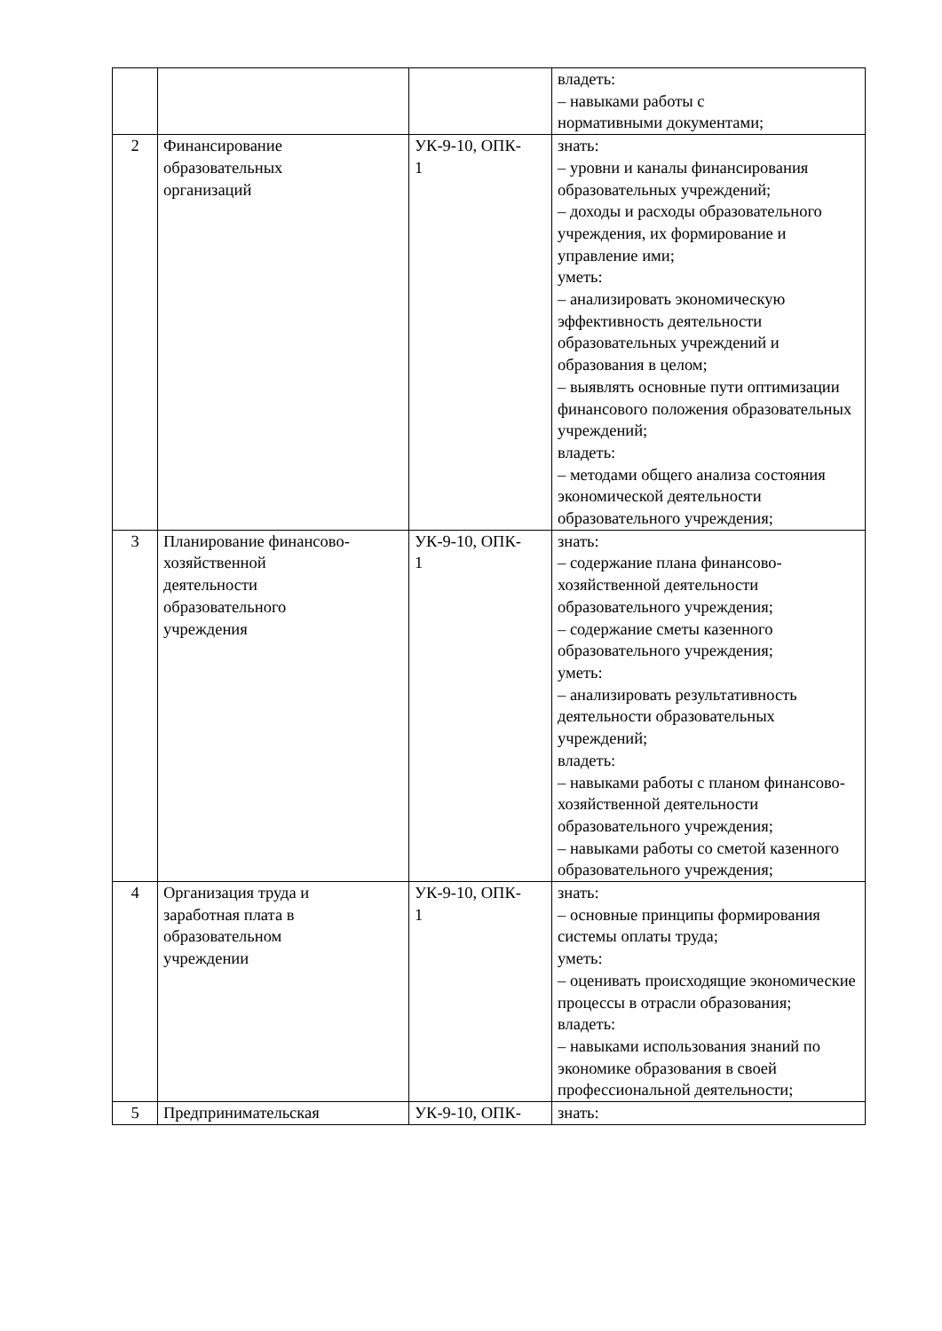| | | | владеть: – навыками работы с нормативными документами; |
| 2 | Финансирование образовательных организаций | УК-9-10, ОПК- 1 | знать: – уровни и каналы финансирования образовательных учреждений; – доходы и расходы образовательного учреждения, их формирование и управление ими; уметь: – анализировать экономическую эффективность деятельности образовательных учреждений и образования в целом; – выявлять основные пути оптимизации финансового положения образовательных учреждений; владеть: – методами общего анализа состояния экономической деятельности образовательного учреждения; |
| 3 | Планирование финансово- хозяйственной деятельности образовательного учреждения | УК-9-10, ОПК- 1 | знать: – содержание плана финансово-хозяйственной деятельности образовательного учреждения; – содержание сметы казенного образовательного учреждения; уметь: – анализировать результативность деятельности образовательных учреждений; владеть: – навыками работы с планом финансово-хозяйственной деятельности образовательного учреждения; – навыками работы со сметой казенного образовательного учреждения; |
| 4 | Организация труда и заработная плата в образовательном учреждении | УК-9-10, ОПК- 1 | знать: – основные принципы формирования системы оплаты труда; уметь: – оценивать происходящие экономические процессы в отрасли образования; владеть: – навыками использования знаний по экономике образования в своей профессиональной деятельности; |
| 5 | Предпринимательская | УК-9-10, ОПК- | знать: |